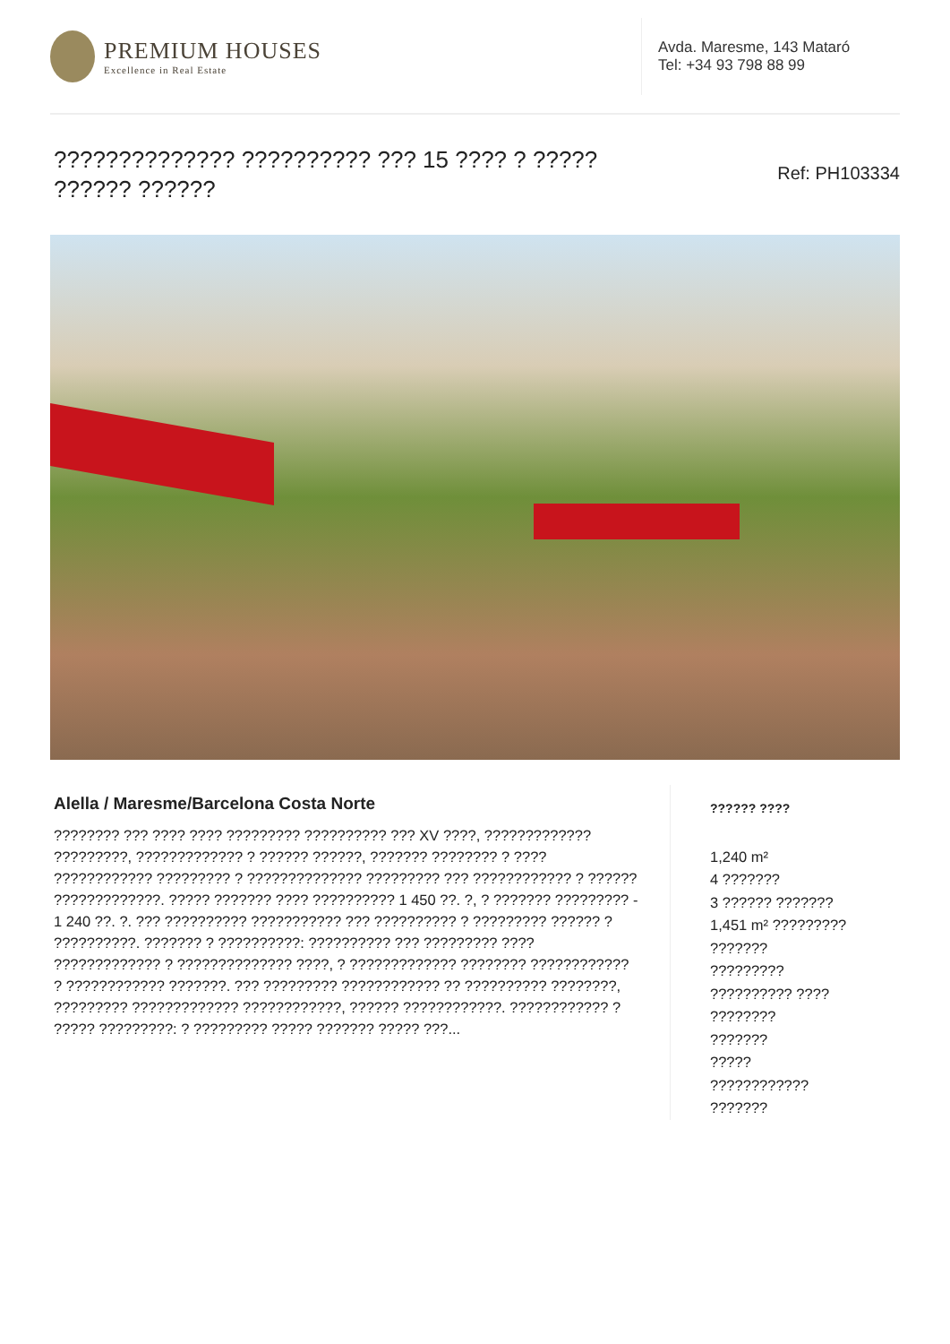PREMIUM HOUSES
Excellence in Real Estate
Avda. Maresme, 143 Mataró
Tel: +34 93 798 88 99
?????????????? ?????????? ??? 15 ???? ? ????? ?????? ??????
Ref: PH103334
Alella / Maresme/Barcelona Costa Norte
???????? ??? ???? ???? ????????? ?????????? ??? XV ????, ????????????? ?????????, ????????????? ? ?????? ??????, ??????? ???????? ? ???? ???????????? ????????? ? ?????????????? ????????? ??? ???????????? ? ?????? ?????????????. ????? ??????? ???? ?????????? 1 450 ??. ?, ? ??????? ????????? - 1 240 ??. ?. ??? ?????????? ??????????? ??? ?????????? ? ????????? ?????? ? ??????????. ??????? ? ??????????: ?????????? ??? ????????? ???? ????????????? ? ?????????????? ????, ? ????????????? ???????? ???????????? ? ???????????? ???????. ??? ????????? ???????????? ?? ?????????? ????????, ????????? ????????????? ????????????, ?????? ????????????. ???????????? ? ????? ?????????: ? ????????? ????? ??????? ????? ???...
?????? ????
1,240 m²
4 ???????
3 ?????? ???????
1,451 m² ?????????
???????
?????????
?????????? ????
????????
???????
?????
????????????
???????